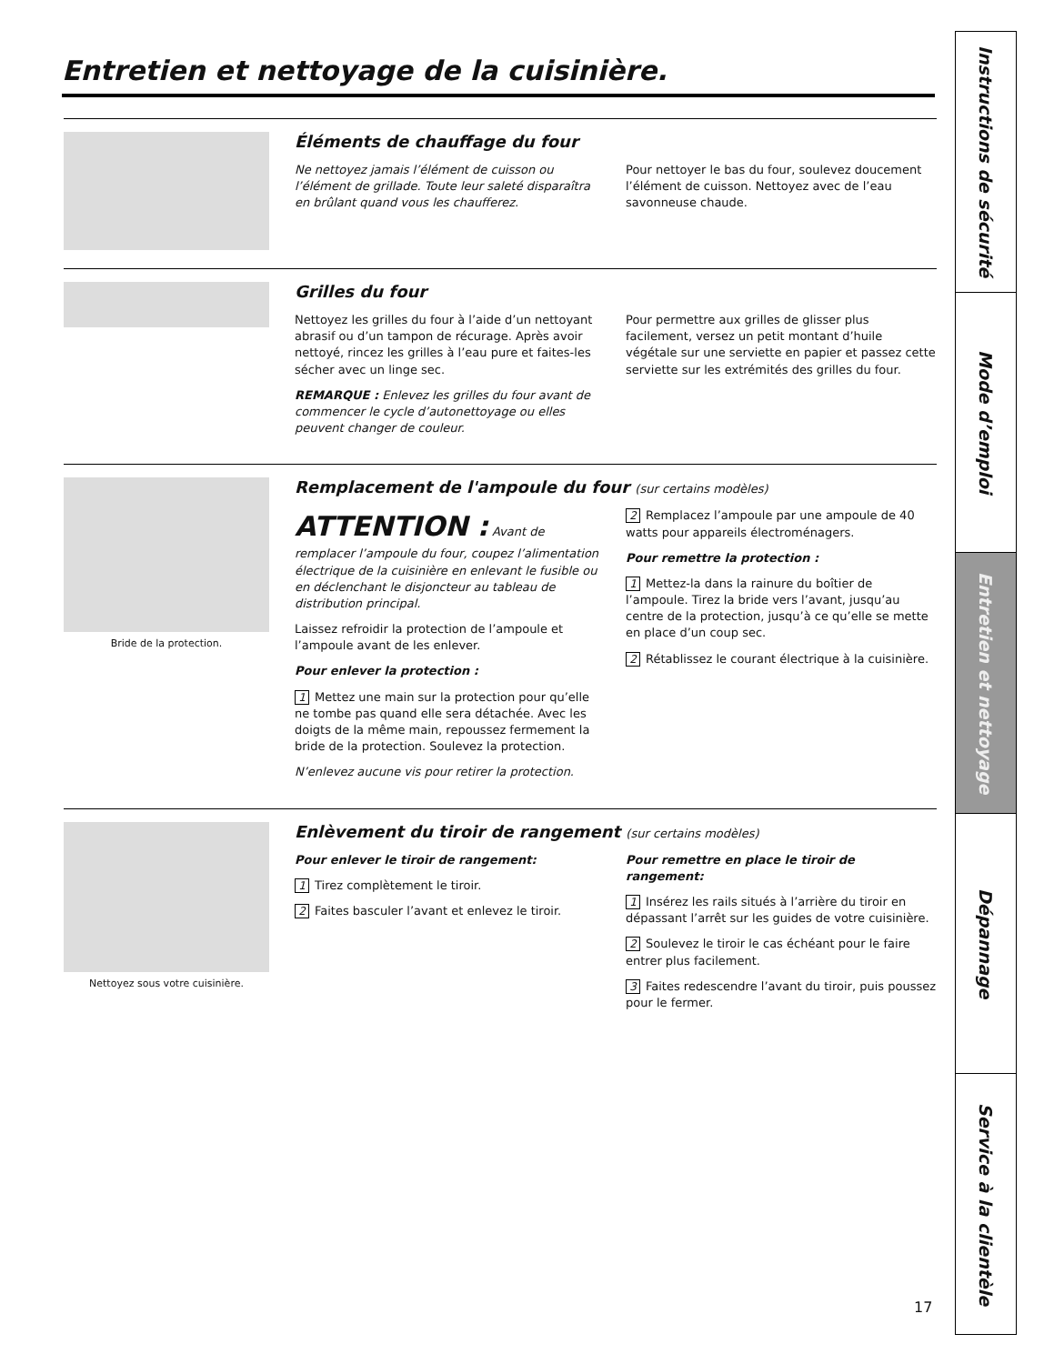Entretien et nettoyage de la cuisinière.
Éléments de chauffage du four
Ne nettoyez jamais l’élément de cuisson ou l’élément de grillade. Toute leur saleté disparaîtra en brûlant quand vous les chaufferez.
Pour nettoyer le bas du four, soulevez doucement l’élément de cuisson. Nettoyez avec de l’eau savonneuse chaude.
Grilles du four
Nettoyez les grilles du four à l’aide d’un nettoyant abrasif ou d’un tampon de récurage. Après avoir nettoyé, rincez les grilles à l’eau pure et faites-les sécher avec un linge sec.
REMARQUE : Enlevez les grilles du four avant de commencer le cycle d’autonettoyage ou elles peuvent changer de couleur.
Pour permettre aux grilles de glisser plus facilement, versez un petit montant d’huile végétale sur une serviette en papier et passez cette serviette sur les extrémités des grilles du four.
Bride de la protection.
Remplacement de l'ampoule du four (sur certains modèles)
ATTENTION : Avant de remplacer l’ampoule du four, coupez l’alimentation électrique de la cuisinière en enlevant le fusible ou en déclenchant le disjoncteur au tableau de distribution principal.
Laissez refroidir la protection de l’ampoule et l’ampoule avant de les enlever.
Pour enlever la protection :
1 Mettez une main sur la protection pour qu’elle ne tombe pas quand elle sera détachée. Avec les doigts de la même main, repoussez fermement la bride de la protection. Soulevez la protection.
N’enlevez aucune vis pour retirer la protection.
2 Remplacez l’ampoule par une ampoule de 40 watts pour appareils électroménagers.
Pour remettre la protection :
1 Mettez-la dans la rainure du boîtier de l’ampoule. Tirez la bride vers l’avant, jusqu’au centre de la protection, jusqu’à ce qu’elle se mette en place d’un coup sec.
2 Rétablissez le courant électrique à la cuisinière.
Nettoyez sous votre cuisinière.
Enlèvement du tiroir de rangement (sur certains modèles)
Pour enlever le tiroir de rangement:
1 Tirez complètement le tiroir.
2 Faites basculer l’avant et enlevez le tiroir.
Pour remettre en place le tiroir de rangement:
1 Insérez les rails situés à l’arrière du tiroir en dépassant l’arrêt sur les guides de votre cuisinière.
2 Soulevez le tiroir le cas échéant pour le faire entrer plus facilement.
3 Faites redescendre l’avant du tiroir, puis poussez pour le fermer.
17
Instructions de sécurité
Mode d’emploi
Entretien et nettoyage
Dépannage
Service à la clientèle